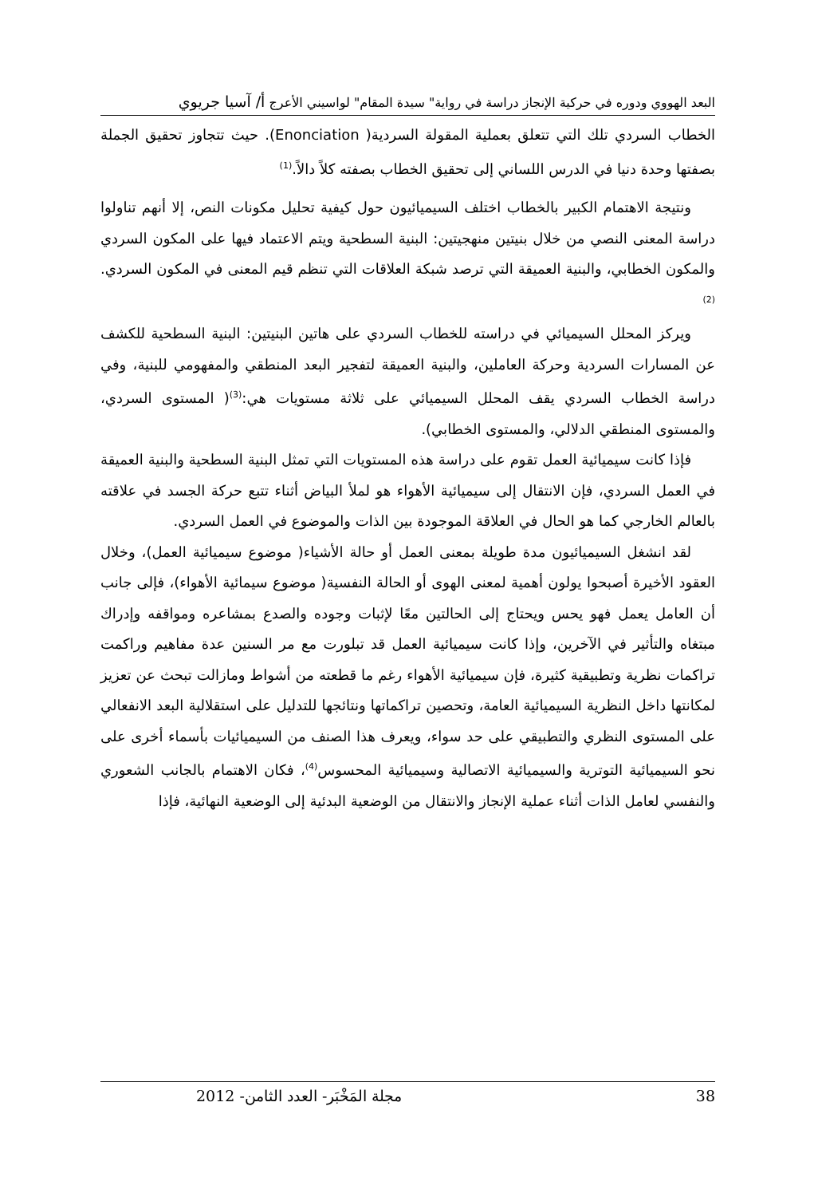البعد الهووي ودوره في حركية الإنجاز دراسة في رواية" سيدة المقام" لواسيني الأعرج أ/ آسيا جريوي
الخطاب السردي تلك التي تتعلق بعملية المقولة السردية( Enonciation). حيث تتجاوز تحقيق الجملة بصفتها وحدة دنيا في الدرس اللساني إلى تحقيق الخطاب بصفته كلاً دالاً.<sup>(1)</sup>
ونتيجة الاهتمام الكبير بالخطاب اختلف السيميائيون حول كيفية تحليل مكونات النص، إلا أنهم تناولوا دراسة المعنى النصي من خلال بنيتين منهجيتين: البنية السطحية ويتم الاعتماد فيها على المكون السردي والمكون الخطابي، والبنية العميقة التي ترصد شبكة العلاقات التي تنظم قيم المعنى في المكون السردي.<sup>(2)</sup>
ويركز المحلل السيميائي في دراسته للخطاب السردي على هاتين البنيتين: البنية السطحية للكشف عن المسارات السردية وحركة العاملين، والبنية العميقة لتفجير البعد المنطقي والمفهومي للبنية، وفي دراسة الخطاب السردي يقف المحلل السيميائي على ثلاثة مستويات هي:<sup>(3)</sup>( المستوى السردي، والمستوى المنطقي الدلالي، والمستوى الخطابي).
فإذا كانت سيميائية العمل تقوم على دراسة هذه المستويات التي تمثل البنية السطحية والبنية العميقة في العمل السردي، فإن الانتقال إلى سيميائية الأهواء هو لملأ البياض أثناء تتبع حركة الجسد في علاقته بالعالم الخارجي كما هو الحال في العلاقة الموجودة بين الذات والموضوع في العمل السردي.
لقد انشغل السيميائيون مدة طويلة بمعنى العمل أو حالة الأشياء( موضوع سيميائية العمل)، وخلال العقود الأخيرة أصبحوا يولون أهمية لمعنى الهوى أو الحالة النفسية( موضوع سيمائية الأهواء)، فإلى جانب أن العامل يعمل فهو يحس ويحتاج إلى الحالتين معًا لإثبات وجوده والصدع بمشاعره ومواقفه وإدراك مبتغاه والتأثير في الآخرين، وإذا كانت سيميائية العمل قد تبلورت مع مر السنين عدة مفاهيم وراكمت تراكمات نظرية وتطبيقية كثيرة، فإن سيميائية الأهواء رغم ما قطعته من أشواط ومازالت تبحث عن تعزيز لمكانتها داخل النظرية السيميائية العامة، وتحصين تراكماتها ونتائجها للتدليل على استقلالية البعد الانفعالي على المستوى النظري والتطبيقي على حد سواء، ويعرف هذا الصنف من السيميائيات بأسماء أخرى على نحو السيميائية التوترية والسيميائية الاتصالية وسيميائية المحسوس<sup>(4)</sup>، فكان الاهتمام بالجانب الشعوري والنفسي لعامل الذات أثناء عملية الإنجاز والانتقال من الوضعية البدئية إلى الوضعية النهائية، فإذا
38 مجلة المَخْبَر- العدد الثامن- 2012